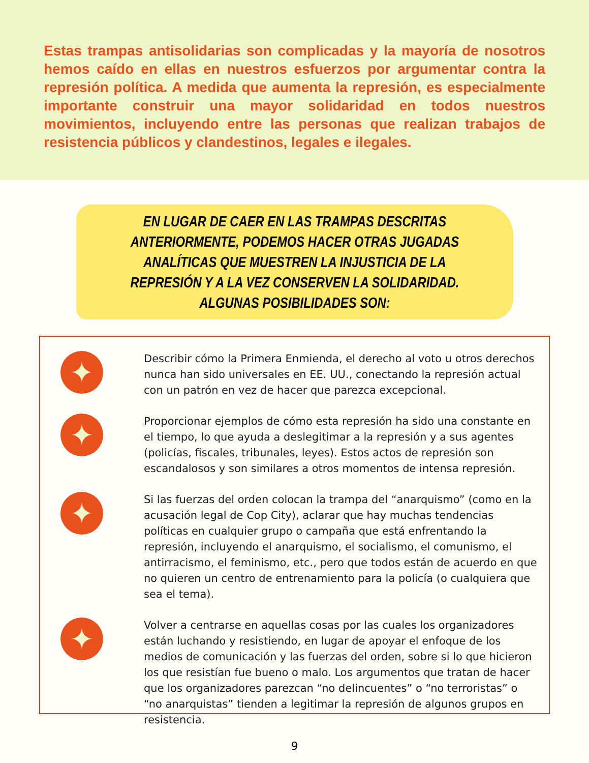Estas trampas antisolidarias son complicadas y la mayoría de nosotros hemos caído en ellas en nuestros esfuerzos por argumentar contra la represión política. A medida que aumenta la represión, es especialmente importante construir una mayor solidaridad en todos nuestros movimientos, incluyendo entre las personas que realizan trabajos de resistencia públicos y clandestinos, legales e ilegales.
EN LUGAR DE CAER EN LAS TRAMPAS DESCRITAS ANTERIORMENTE, PODEMOS HACER OTRAS JUGADAS ANALÍTICAS QUE MUESTREN LA INJUSTICIA DE LA REPRESIÓN Y A LA VEZ CONSERVEN LA SOLIDARIDAD. ALGUNAS POSIBILIDADES SON:
✦
Describir cómo la Primera Enmienda, el derecho al voto u otros derechos nunca han sido universales en EE. UU., conectando la represión actual con un patrón en vez de hacer que parezca excepcional.
✦
Proporcionar ejemplos de cómo esta represión ha sido una constante en el tiempo, lo que ayuda a deslegitimar a la represión y a sus agentes (policías, fiscales, tribunales, leyes). Estos actos de represión son escandalosos y son similares a otros momentos de intensa represión.
✦
Si las fuerzas del orden colocan la trampa del “anarquismo” (como en la acusación legal de Cop City), aclarar que hay muchas tendencias políticas en cualquier grupo o campaña que está enfrentando la represión, incluyendo el anarquismo, el socialismo, el comunismo, el antirracismo, el feminismo, etc., pero que todos están de acuerdo en que no quieren un centro de entrenamiento para la policía (o cualquiera que sea el tema).
✦
Volver a centrarse en aquellas cosas por las cuales los organizadores están luchando y resistiendo, en lugar de apoyar el enfoque de los medios de comunicación y las fuerzas del orden, sobre si lo que hicieron los que resistían fue bueno o malo. Los argumentos que tratan de hacer que los organizadores parezcan “no delincuentes” o “no terroristas” o “no anarquistas” tienden a legitimar la represión de algunos grupos en resistencia.
9